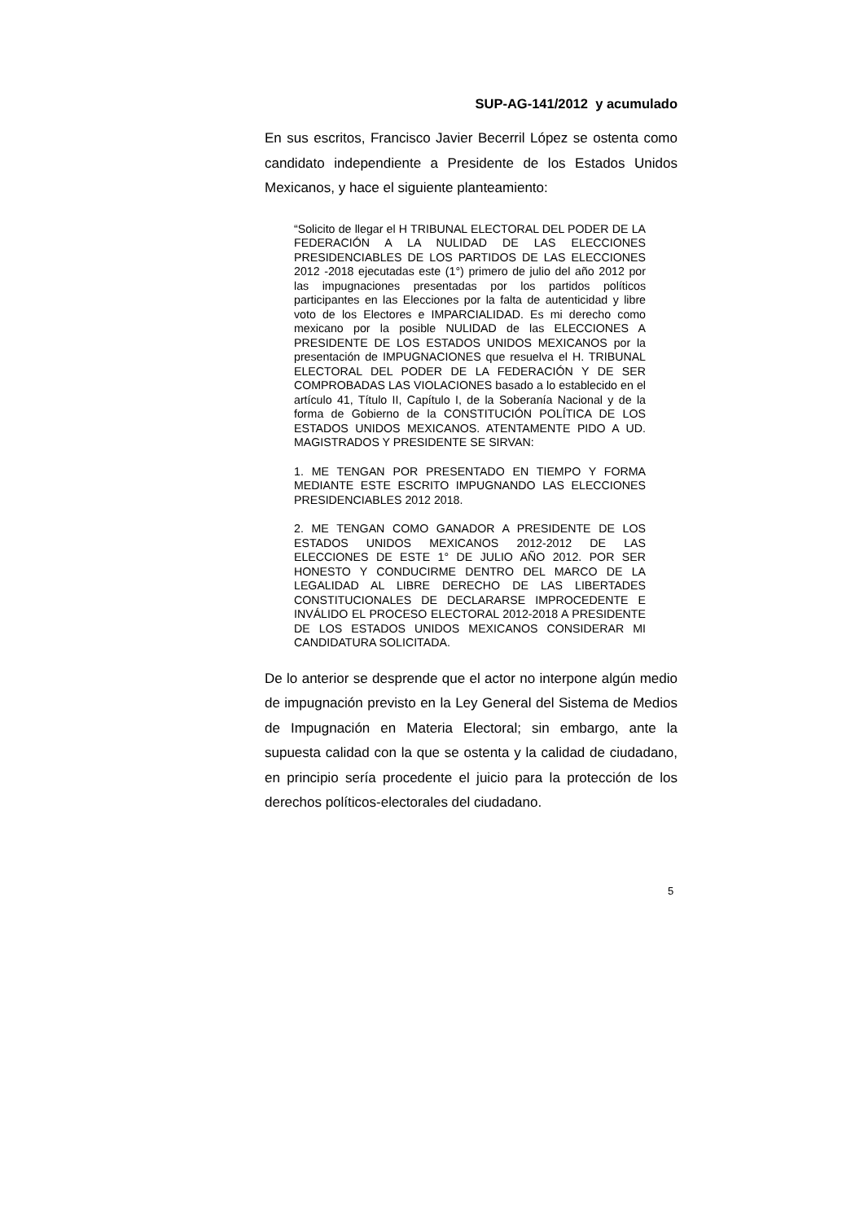SUP-AG-141/2012 y acumulado
En sus escritos, Francisco Javier Becerril López se ostenta como candidato independiente a Presidente de los Estados Unidos Mexicanos, y hace el siguiente planteamiento:
“Solicito de llegar el H TRIBUNAL ELECTORAL DEL PODER DE LA FEDERACIÓN A LA NULIDAD DE LAS ELECCIONES PRESIDENCIABLES DE LOS PARTIDOS DE LAS ELECCIONES 2012 -2018 ejecutadas este (1°) primero de julio del año 2012 por las impugnaciones presentadas por los partidos políticos participantes en las Elecciones por la falta de autenticidad y libre voto de los Electores e IMPARCIALIDAD. Es mi derecho como mexicano por la posible NULIDAD de las ELECCIONES A PRESIDENTE DE LOS ESTADOS UNIDOS MEXICANOS por la presentación de IMPUGNACIONES que resuelva el H. TRIBUNAL ELECTORAL DEL PODER DE LA FEDERACIÓN Y DE SER COMPROBADAS LAS VIOLACIONES basado a lo establecido en el artículo 41, Título II, Capítulo I, de la Soberanía Nacional y de la forma de Gobierno de la CONSTITUCIÓN POLÍTICA DE LOS ESTADOS UNIDOS MEXICANOS. ATENTAMENTE PIDO A UD. MAGISTRADOS Y PRESIDENTE SE SIRVAN:
1. ME TENGAN POR PRESENTADO EN TIEMPO Y FORMA MEDIANTE ESTE ESCRITO IMPUGNANDO LAS ELECCIONES PRESIDENCIABLES 2012 2018.
2. ME TENGAN COMO GANADOR A PRESIDENTE DE LOS ESTADOS UNIDOS MEXICANOS 2012-2012 DE LAS ELECCIONES DE ESTE 1° DE JULIO AÑO 2012. POR SER HONESTO Y CONDUCIRME DENTRO DEL MARCO DE LA LEGALIDAD AL LIBRE DERECHO DE LAS LIBERTADES CONSTITUCIONALES DE DECLARARSE IMPROCEDENTE E INVÁLIDO EL PROCESO ELECTORAL 2012-2018 A PRESIDENTE DE LOS ESTADOS UNIDOS MEXICANOS CONSIDERAR MI CANDIDATURA SOLICITADA.
De lo anterior se desprende que el actor no interpone algún medio de impugnación previsto en la Ley General del Sistema de Medios de Impugnación en Materia Electoral; sin embargo, ante la supuesta calidad con la que se ostenta y la calidad de ciudadano, en principio sería procedente el juicio para la protección de los derechos políticos-electorales del ciudadano.
5